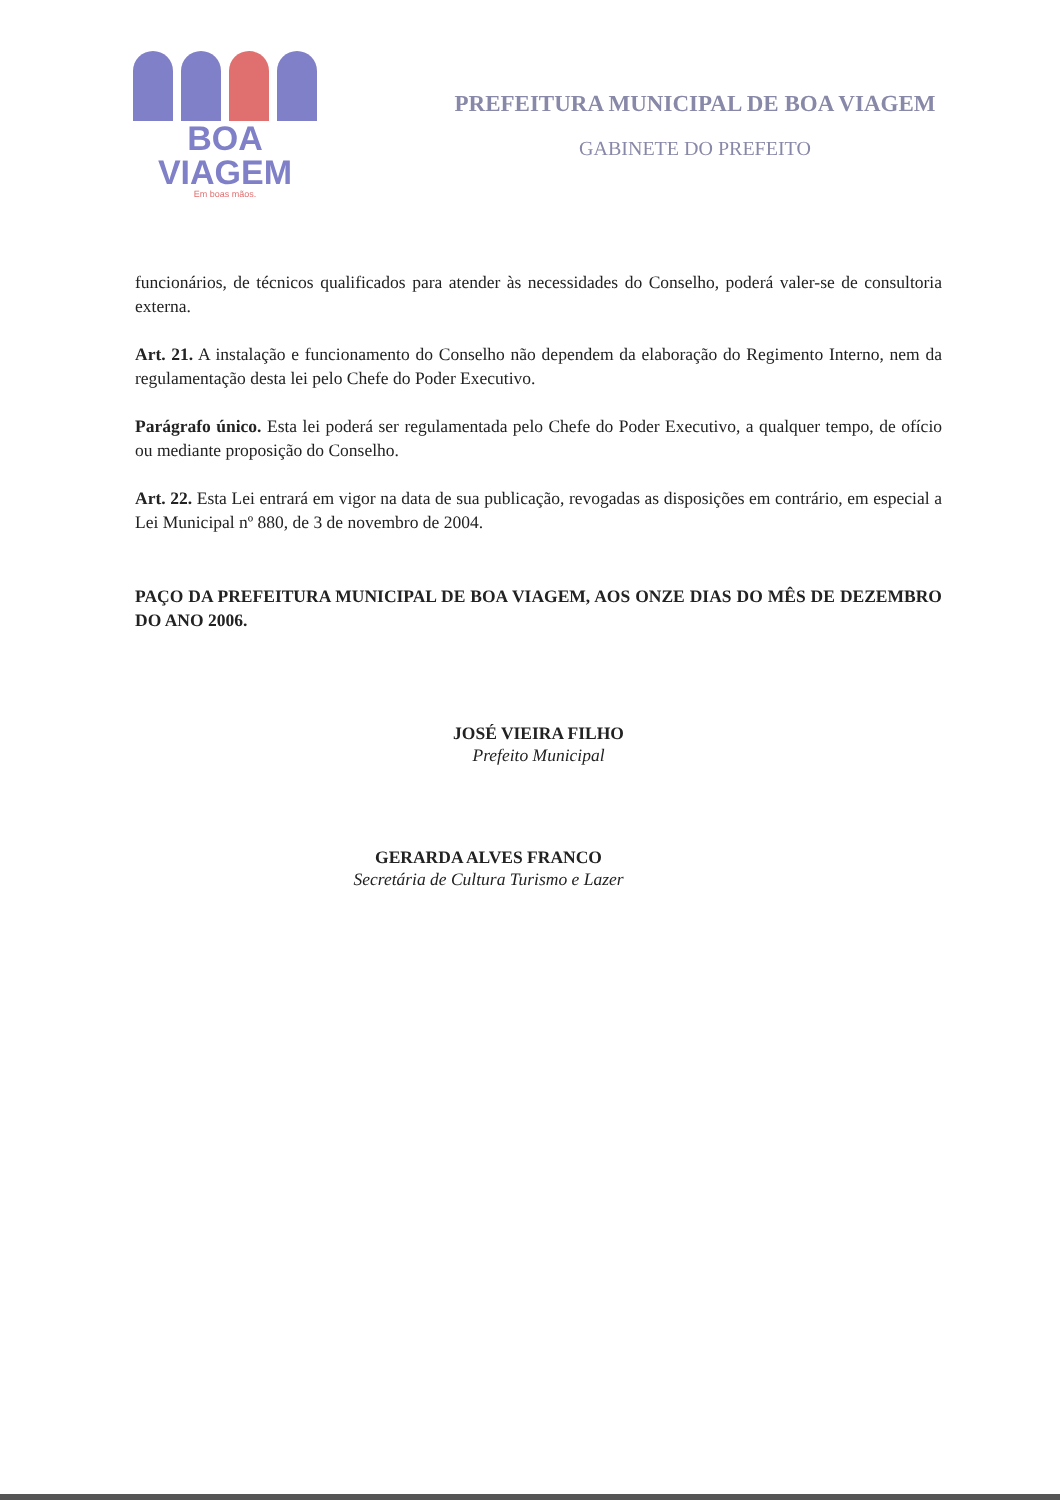BOA VIAGEM
Em boas mãos.
PREFEITURA MUNICIPAL DE BOA VIAGEM
GABINETE DO PREFEITO
funcionários, de técnicos qualificados para atender às necessidades do Conselho, poderá valer-se de consultoria externa.
Art. 21. A instalação e funcionamento do Conselho não dependem da elaboração do Regimento Interno, nem da regulamentação desta lei pelo Chefe do Poder Executivo.
Parágrafo único. Esta lei poderá ser regulamentada pelo Chefe do Poder Executivo, a qualquer tempo, de ofício ou mediante proposição do Conselho.
Art. 22. Esta Lei entrará em vigor na data de sua publicação, revogadas as disposições em contrário, em especial a Lei Municipal nº 880, de 3 de novembro de 2004.
PAÇO DA PREFEITURA MUNICIPAL DE BOA VIAGEM, AOS ONZE DIAS DO MÊS DE DEZEMBRO DO ANO 2006.
JOSÉ VIEIRA FILHO
Prefeito Municipal
GERARDA ALVES FRANCO
Secretária de Cultura Turismo e Lazer